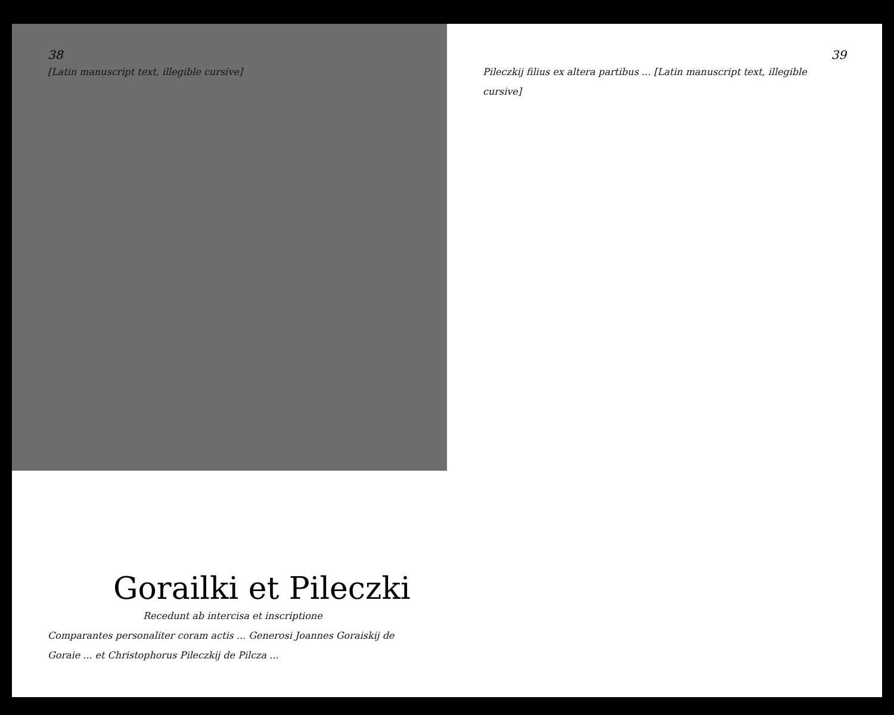38
[Latin manuscript text, illegible cursive]
Gorailki et Pileczki
Recedunt ab intercisa et inscriptione
Comparantes personaliter coram actis ... Generosi Joannes Goraiskij de Goraie ... et Christophorus Pileczkij de Pilcza ...
39
Pileczkij filius ex altera partibus ... [Latin manuscript text, illegible cursive]